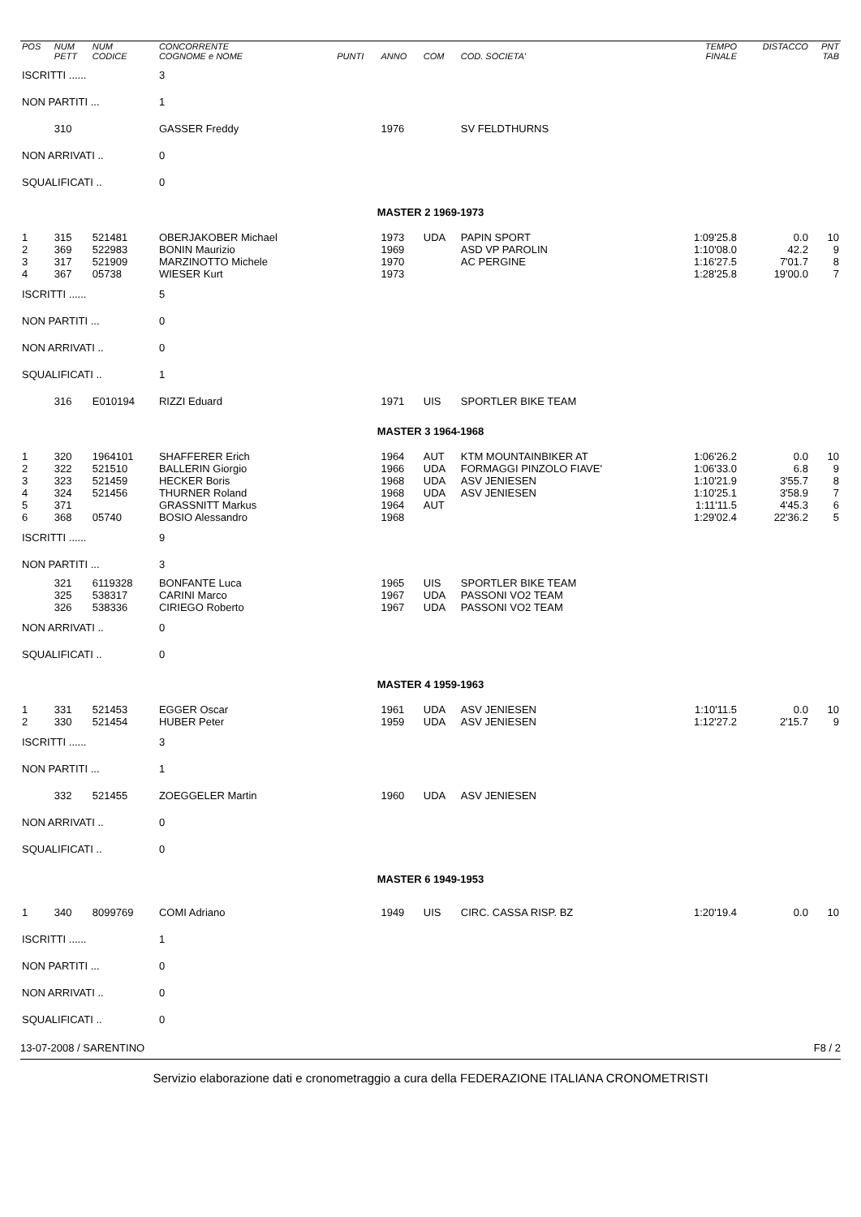| POS | NUM PETT | NUM CODICE | CONCORRENTE COGNOME e NOME | PUNTI | ANNO | COM | COD. SOCIETA' | TEMPO FINALE | DISTACCO | PNT TAB |
| --- | --- | --- | --- | --- | --- | --- | --- | --- | --- | --- |
| ISCRITTI ...... | | | 3 | | | | | | | |
| NON PARTITI ... | | | 1 | | | | | | | |
| | 310 | | GASSER Freddy | | 1976 | | SV FELDTHURNS | | | |
| NON ARRIVATI .. | | | 0 | | | | | | | |
| SQUALIFICATI .. | | | 0 | | | | | | | |
| MASTER 2 1969-1973 | | | | | | | | | | |
| 1 | 315 | 521481 | OBERJAKOBER Michael | | 1973 | UDA | PAPIN SPORT | 1:09'25.8 | 0.0 | 10 |
| 2 | 369 | 522983 | BONIN Maurizio | | 1969 | | ASD VP PAROLIN | 1:10'08.0 | 42.2 | 9 |
| 3 | 317 | 521909 | MARZINOTTO Michele | | 1970 | | AC PERGINE | 1:16'27.5 | 7'01.7 | 8 |
| 4 | 367 | 05738 | WIESER Kurt | | 1973 | | | 1:28'25.8 | 19'00.0 | 7 |
| ISCRITTI ...... | | | 5 | | | | | | | |
| NON PARTITI ... | | | 0 | | | | | | | |
| NON ARRIVATI .. | | | 0 | | | | | | | |
| SQUALIFICATI .. | | | 1 | | | | | | | |
| | 316 | E010194 | RIZZI Eduard | | 1971 | UIS | SPORTLER BIKE TEAM | | | |
| MASTER 3 1964-1968 | | | | | | | | | | |
| 1 | 320 | 1964101 | SHAFFERER Erich | | 1964 | AUT | KTM MOUNTAINBIKER AT | 1:06'26.2 | 0.0 | 10 |
| 2 | 322 | 521510 | BALLERIN Giorgio | | 1966 | UDA | FORMAGGI PINZOLO FIAVE' | 1:06'33.0 | 6.8 | 9 |
| 3 | 323 | 521459 | HECKER Boris | | 1968 | UDA | ASV JENIESEN | 1:10'21.9 | 3'55.7 | 8 |
| 4 | 324 | 521456 | THURNER Roland | | 1968 | UDA | ASV JENIESEN | 1:10'25.1 | 3'58.9 | 7 |
| 5 | 371 | | GRASSNITT Markus | | 1964 | AUT | | 1:11'11.5 | 4'45.3 | 6 |
| 6 | 368 | 05740 | BOSIO Alessandro | | 1968 | | | 1:29'02.4 | 22'36.2 | 5 |
| ISCRITTI ...... | | | 9 | | | | | | | |
| NON PARTITI ... | | | 3 | | | | | | | |
| | 321 | 6119328 | BONFANTE Luca | | 1965 | UIS | SPORTLER BIKE TEAM | | | |
| | 325 | 538317 | CARINI Marco | | 1967 | UDA | PASSONI VO2 TEAM | | | |
| | 326 | 538336 | CIRIEGO Roberto | | 1967 | UDA | PASSONI VO2 TEAM | | | |
| NON ARRIVATI .. | | | 0 | | | | | | | |
| SQUALIFICATI .. | | | 0 | | | | | | | |
| MASTER 4 1959-1963 | | | | | | | | | | |
| 1 | 331 | 521453 | EGGER Oscar | | 1961 | UDA | ASV JENIESEN | 1:10'11.5 | 0.0 | 10 |
| 2 | 330 | 521454 | HUBER Peter | | 1959 | UDA | ASV JENIESEN | 1:12'27.2 | 2'15.7 | 9 |
| ISCRITTI ...... | | | 3 | | | | | | | |
| NON PARTITI ... | | | 1 | | | | | | | |
| | 332 | 521455 | ZOEGGELER Martin | | 1960 | UDA | ASV JENIESEN | | | |
| NON ARRIVATI .. | | | 0 | | | | | | | |
| SQUALIFICATI .. | | | 0 | | | | | | | |
| MASTER 6 1949-1953 | | | | | | | | | | |
| 1 | 340 | 8099769 | COMI Adriano | | 1949 | UIS | CIRC. CASSA RISP. BZ | 1:20'19.4 | 0.0 | 10 |
| ISCRITTI ...... | | | 1 | | | | | | | |
| NON PARTITI ... | | | 0 | | | | | | | |
| NON ARRIVATI .. | | | 0 | | | | | | | |
| SQUALIFICATI .. | | | 0 | | | | | | | |
13-07-2008 / SARENTINO F8 / 2
Servizio elaborazione dati e cronometraggio a cura della FEDERAZIONE ITALIANA CRONOMETRISTI